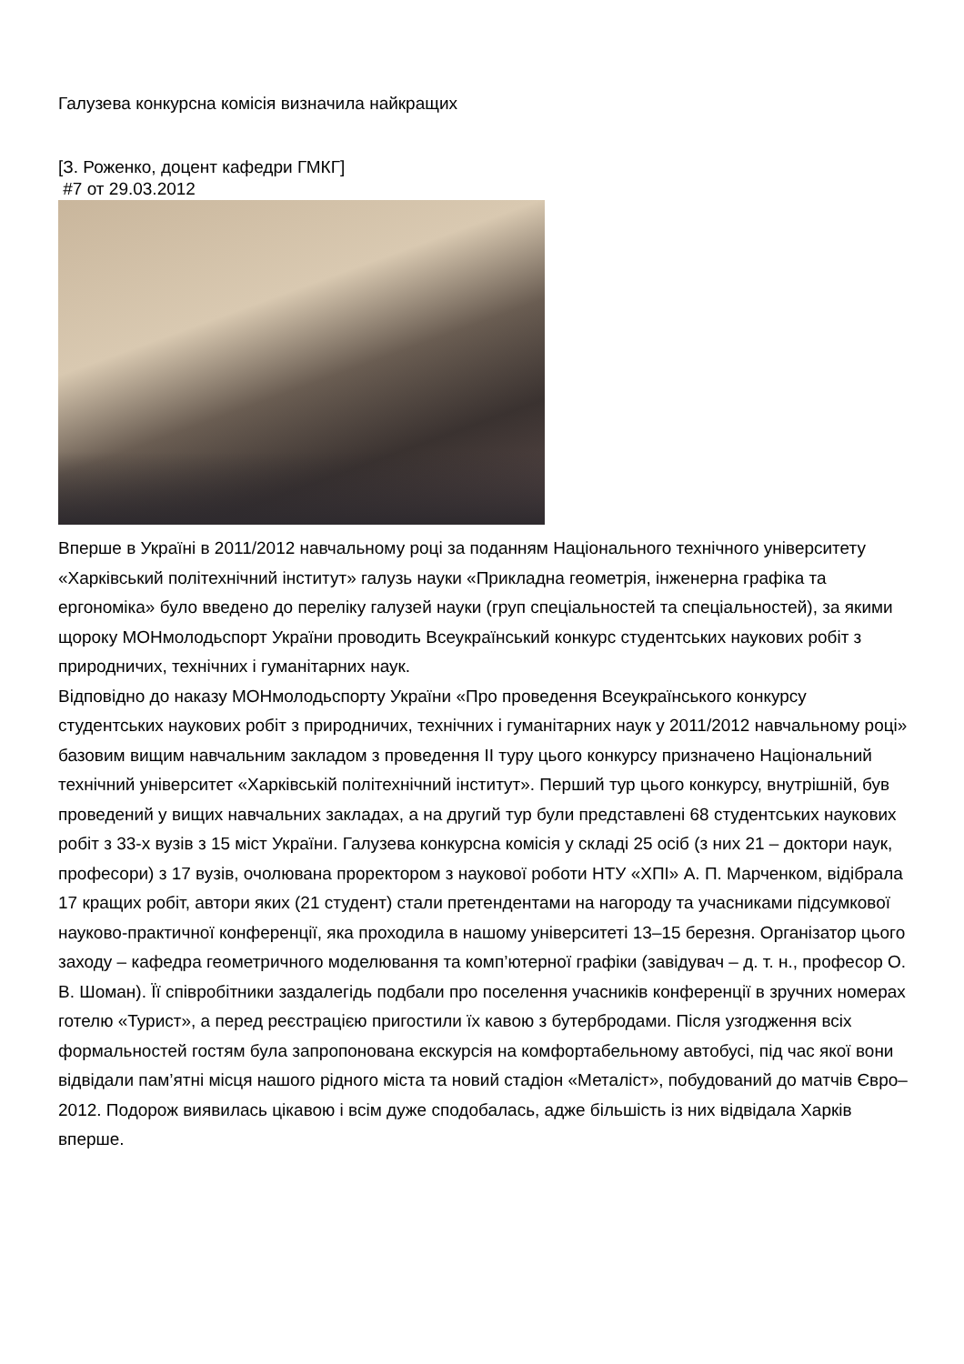Галузева конкурсна комісія визначила найкращих
[З. Роженко, доцент кафедри ГМКГ]
#7 от 29.03.2012
Вперше в Україні в 2011/2012 навчальному році за поданням Національного технічного університету «Харківський політехнічний інститут» галузь науки «Прикладна геометрія, інженерна графіка та ергономіка» було введено до переліку галузей науки (груп спеціальностей та спеціальностей), за якими щороку МОНмолодьспорт України проводить Всеукраїнський конкурс студентських наукових робіт з природничих, технічних і гуманітарних наук.
Відповідно до наказу МОНмолодьспорту України «Про проведення Всеукраїнського конкурсу студентських наукових робіт з природничих, технічних і гуманітарних наук у 2011/2012 навчальному році» базовим вищим навчальним закладом з проведення ІІ туру цього конкурсу призначено Національний технічний університет «Харківській політехнічний інститут». Перший тур цього конкурсу, внутрішній, був проведений у вищих навчальних закладах, а на другий тур були представлені 68 студентських наукових робіт з 33-х вузів з 15 міст України. Галузева конкурсна комісія у складі 25 осіб (з них 21 – доктори наук, професори) з 17 вузів, очолювана проректором з наукової роботи НТУ «ХПІ» А. П. Марченком, відібрала 17 кращих робіт, автори яких (21 студент) стали претендентами на нагороду та учасниками підсумкової науково-практичної конференції, яка проходила в нашому університеті 13–15 березня. Організатор цього заходу – кафедра геометричного моделювання та комп’ютерної графіки (завідувач – д. т. н., професор О. В. Шоман). Її співробітники заздалегідь подбали про поселення учасників конференції в зручних номерах готелю «Турист», а перед реєстрацією пригостили їх кавою з бутербродами. Після узгодження всіх формальностей гостям була запропонована екскурсія на комфортабельному автобусі, під час якої вони відвідали пам’ятні місця нашого рідного міста та новий стадіон «Металіст», побудований до матчів Євро–2012. Подорож виявилась цікавою і всім дуже сподобалась, адже більшість із них відвідала Харків вперше.